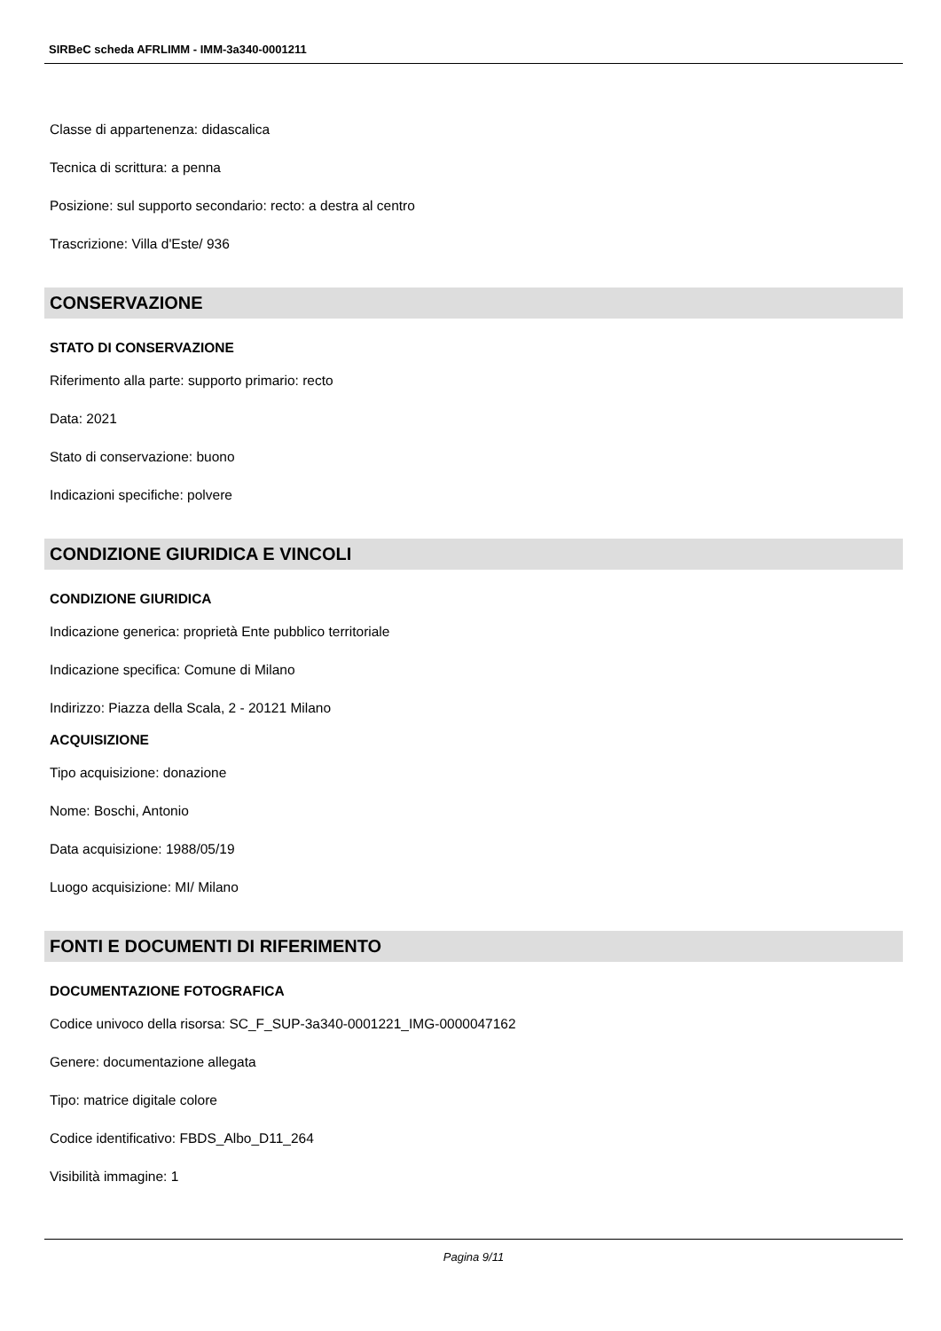SIRBeC scheda AFRLIMM - IMM-3a340-0001211
Classe di appartenenza: didascalica
Tecnica di scrittura: a penna
Posizione: sul supporto secondario: recto: a destra al centro
Trascrizione: Villa d'Este/ 936
CONSERVAZIONE
STATO DI CONSERVAZIONE
Riferimento alla parte: supporto primario: recto
Data: 2021
Stato di conservazione: buono
Indicazioni specifiche: polvere
CONDIZIONE GIURIDICA E VINCOLI
CONDIZIONE GIURIDICA
Indicazione generica: proprietà Ente pubblico territoriale
Indicazione specifica: Comune di Milano
Indirizzo: Piazza della Scala, 2 - 20121 Milano
ACQUISIZIONE
Tipo acquisizione: donazione
Nome: Boschi, Antonio
Data acquisizione: 1988/05/19
Luogo acquisizione: MI/ Milano
FONTI E DOCUMENTI DI RIFERIMENTO
DOCUMENTAZIONE FOTOGRAFICA
Codice univoco della risorsa: SC_F_SUP-3a340-0001221_IMG-0000047162
Genere: documentazione allegata
Tipo: matrice digitale colore
Codice identificativo: FBDS_Albo_D11_264
Visibilità immagine: 1
Pagina 9/11